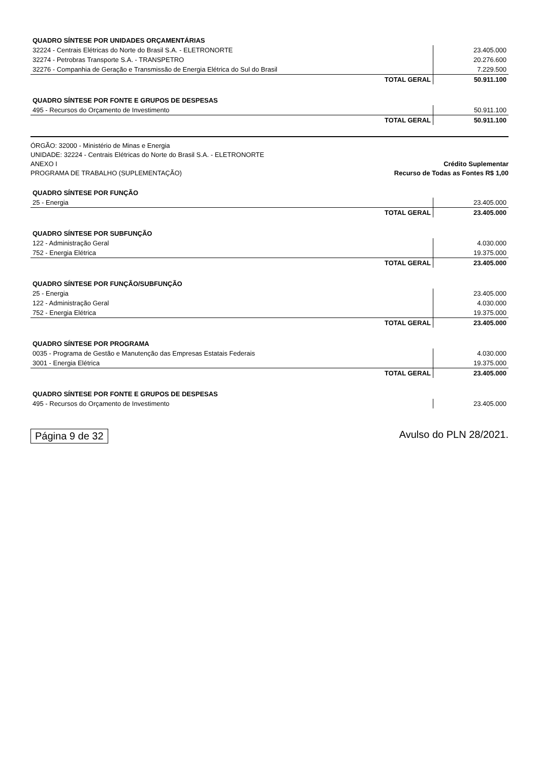| QUADRO SÍNTESE POR UNIDADES ORÇAMENTÁRIAS | |
| --- | --- |
| 32224 - Centrais Elétricas do Norte do Brasil S.A. - ELETRONORTE | 23.405.000 |
| 32274 - Petrobras Transporte S.A. - TRANSPETRO | 20.276.600 |
| 32276 - Companhia de Geração e Transmissão de Energia Elétrica do Sul do Brasil | 7.229.500 |
| TOTAL GERAL | 50.911.100 |
| QUADRO SÍNTESE POR FONTE E GRUPOS DE DESPESAS | |
| --- | --- |
| 495 - Recursos do Orçamento de Investimento | 50.911.100 |
| TOTAL GERAL | 50.911.100 |
ÓRGÃO: 32000 - Ministério de Minas e Energia
UNIDADE: 32224 - Centrais Elétricas do Norte do Brasil S.A. - ELETRONORTE
ANEXO I Crédito Suplementar
PROGRAMA DE TRABALHO (SUPLEMENTAÇÃO) Recurso de Todas as Fontes R$ 1,00
| QUADRO SÍNTESE POR FUNÇÃO | |
| --- | --- |
| 25 - Energia | 23.405.000 |
| TOTAL GERAL | 23.405.000 |
| QUADRO SÍNTESE POR SUBFUNÇÃO | |
| --- | --- |
| 122 - Administração Geral | 4.030.000 |
| 752 - Energia Elétrica | 19.375.000 |
| TOTAL GERAL | 23.405.000 |
| QUADRO SÍNTESE POR FUNÇÃO/SUBFUNÇÃO | |
| --- | --- |
| 25 - Energia | 23.405.000 |
| 122 - Administração Geral | 4.030.000 |
| 752 - Energia Elétrica | 19.375.000 |
| TOTAL GERAL | 23.405.000 |
| QUADRO SÍNTESE POR PROGRAMA | |
| --- | --- |
| 0035 - Programa de Gestão e Manutenção das Empresas Estatais Federais | 4.030.000 |
| 3001 - Energia Elétrica | 19.375.000 |
| TOTAL GERAL | 23.405.000 |
| QUADRO SÍNTESE POR FONTE E GRUPOS DE DESPESAS | |
| --- | --- |
| 495 - Recursos do Orçamento de Investimento | 23.405.000 |
Página 9 de 32 Avulso do PLN 28/2021.